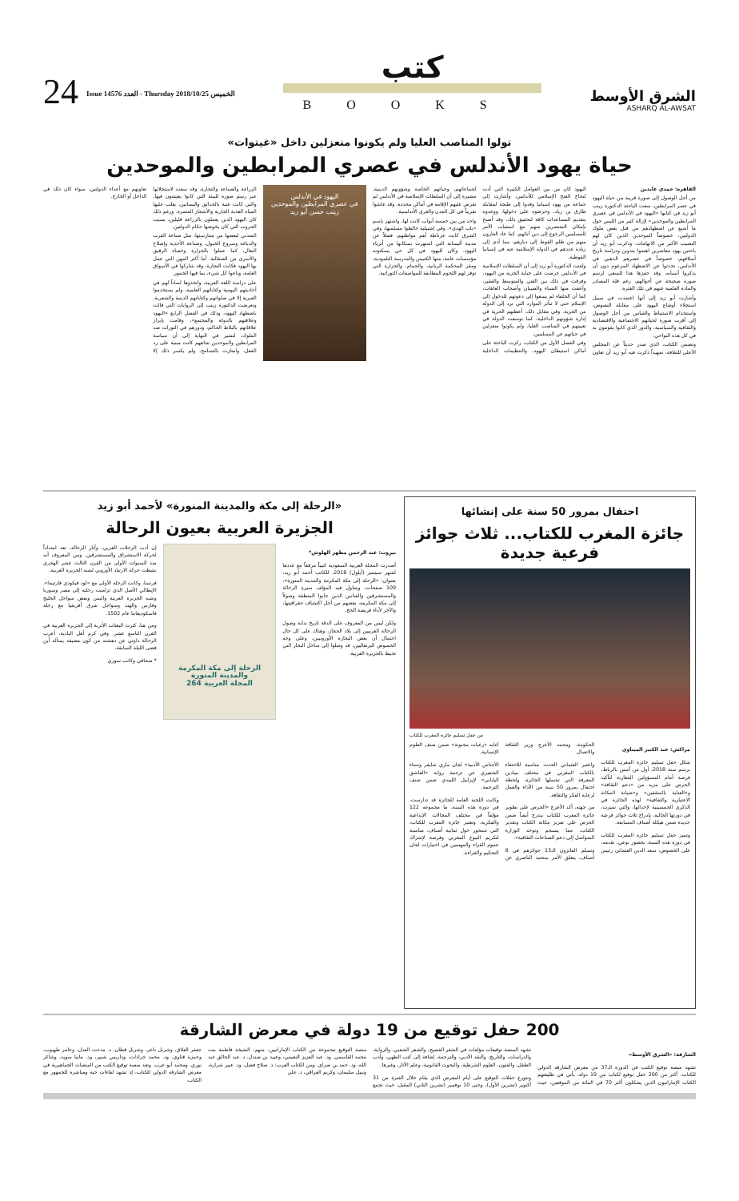24 Issue 14576 العدد - Thursday 2018/10/25 الخميس
كتب
BOOKS
الشرق الأوسط
ASHARQ AL-AWSAT
تولوا المناصب العليا ولم يكونوا منعزلين داخل «غيتوات»
حياة يهود الأندلس في عصري المرابطين والموحدين
القاهرة: حمدي عابدين
من أجل الوصول إلى صورة قريبة من حياة اليهود في عصر المرابطين، سعت الباحثة الدكتورة زينب أبو زيد في كتابها «اليهود في الأندلس في عصري المرابطين والموحدين» لإزالة كثير من اللبس حول ما أشيع عن اضطهادهم من قبل بعض ملوك الدولتين، خصوصاً الموحدين الذين كان لهم النصيب الأكبر من الاتهامات. وذكرت أبو زيد أن باحثين يهود معاصرين اهتموا بتدوين ودراسة تاريخ أسلافهم، خصوصاً في عصرهم الذهبي في الأندلس، تحدثوا عن الاضطهاد المزعوم دون أن يذكروا أسبابه، وقد حفزها هذا للسعي لرسم صورة صحيحة عن أحوالهم، رغم قلة المصادر والمادة العلمية عنهم في تلك الفترة.
وأشارت أبو زيد إلى أنها اعتمدت في سبيل استجلاء أوضاع اليهود على مقابلة النصوص، واستخدام الاستنباط والقياس من أجل الوصول إلى أقرب صورة لحياتهم الاجتماعية والاقتصادية والثقافية والسياسية، والدور الذي كانوا يقومون به في كل هذه النواحي.
وتضمن الكتاب، الذي صدر حديثاً عن المجلس الأعلى للثقافة، تمهيداً ذكرت فيه أبو زيد أن تعاون اليهود كان من بين العوامل الكثيرة التي أدت لنجاح الفتح الإسلامي للأندلس، وأشارت إلى جماعة من يهود إسبانيا وفدوا إلى طنجة لمقابلة طارق بن زياد، وحرضوه على دخولها، ووعدوه بتقديم المساعدات كافة لتحقيق ذلك، وقد أصبح بإمكان المتنصرين منهم مع استتباب الأمر للمسلمين الرجوع إلى دين آبائهم، كما عاد الفارون منهم من ظلم القوط إلى ديارهم، مما أدى إلى زيادة عددهم في الدولة الإسلامية عنه في إسبانيا القوطية.
ولفتت الدكتورة أبو زيد إلى أن السلطات الإسلامية في الأندلس حرصت على جباية الجزية من اليهود، وفرقت في ذلك بين الغني والمتوسط والفقير، وأعفت منها النساء والصبيان وأصحاب العاهات، كما أن الخلفاء لم يسعوا إلى دعوتهم للدخول إلى الإسلام حتى لا تتأثر الموارد التي ترد إلى الدولة من الجزية. وفي مقابل ذلك، أعطتهم الحرية في إدارة شؤونهم الداخلية، كما توسعت الدولة في تعيينهم في المناصب العليا، ولم يكونوا منعزلين في حياتهم عن المسلمين.
وفي الفصل الأول من الكتاب، ركزت الباحثة على أماكن استيطان اليهود، والتنظيمات الداخلية لجماعاتهم، وحياتهم الخاصة وشؤونهم الدينية، مشيرة إلى أن السلطات الإسلامية في الأندلس لم تفرض عليهم الإقامة في أماكن محددة، وقد عاشوا تقريباً في كل المدن والقرى الأندلسية.
واحد من بين خمسة أبواب كانت لها، واشتهر باسم «باب الهدى». وفي إشبيلية خالطوا مسلميها، وفي الشرق كانت غرناطة أهم مواطنهم، فضلاً عن مدينة أليسانة التي اشتهرت بسكانها من أثرياء اليهود. وكان لليهود في كل حي يسكنونه مؤسسات عامة، منها الكنيس والمدرسة التلمودية، ومقر المحكمة الربانية، والحمام، والجزارة التي توفر لهم اللحوم المطابقة للمواصفات التوراتية.
اليهود في الأندلس
في عصري المرابطين والموحدين
زينب حسن أبو زيد
الزراعة والصناعة والتجارة، وقد سعت لاستجلائها عبر رسم صورة للبيئة التي كانوا يعيشون فيها، والتي كانت غنية بالحدائق والبساتين، يغلب عليها المياه العذبة الجارية والأشجار المثمرة. ورغم ذلك كان اليهود الذين يعملون بالزراعة قليلين، بسبب الحروب التي كان يخوضها حكام الدولتين.
المتدني لبعضها من ممارستها، مثل صناعة القرب والدباغة وسروج الخيول، وصناعة الأحذية وإصلاح النعال، كما عملوا بالجزارة وخصاء الرقيق والأسرى من الصقالبة. أما أكثر المهن التي عمل بها اليهود فكانت التجارة، وقد شاركوا في الأسواق العامة، وباعوا كل شيء، بما فيها الخمور.
على دراسة اللغة العربية، واتخذوها لساناً لهم في أحاديثهم اليومية وكتاباتهم العلمية، ولم يستخدموا العبرية إلا في صلواتهم وكتاباتهم الدينية والشعرية. وتعرضت الدكتورة زينب إلى الروايات التي قالت باضطهاد اليهود، وذلك في الفصل الرابع «اليهود وعلاقتهم بالدولة والمجتمع»، وقامت بإبراز علاقاتهم بالبلاط الحاكم، ودورهم في الثورات ضد الملوك، لتشير في النهاية إلى أن سياسة المرابطين والموحدين تجاههم كانت مبنية على رد الفعل، وامتازت بالتسامح، ولم يكسر ذلك إلا تعاونهم مع أعداء الدولتين، سواء كان ذلك في الداخل أو الخارج.
احتفال بمرور 50 سنة على إنشائها
جائزة المغرب للكتاب... ثلاث جوائز فرعية جديدة
من حفل تسليم جائزة المغرب للكتاب
مراكش: عبد الكبير الميناوي
شكل حفل تسليم جائزة المغرب للكتاب برسم سنة 2018، أول من أمس بالرباط، فرصة أمام المسؤولين المغاربة لتأكيد الحرص على مزيد من «دعم الثقافة» و«العناية بالمثقفين» و«صيانة المكانة الاعتبارية والثقافية» لهذه الجائزة في الذكرى الخمسينية لإحداثها، والتي تميزت، في دورتها الحالية، بإدراج ثلاث جوائز فرعية جديدة ضمن هيكلة أصناف المسابقة.
وتميز حفل تسليم جائزة المغرب للكتاب في دورة هذه السنة، بحضور نوعي، تقدمه، على الخصوص، سعد الدين العثماني رئيس الحكومة، ومحمد الأعرج وزير الثقافة والاتصال.
واعتبر العثماني الحدث مناسبة للاحتفاء بالكتاب المغربي في مختلف ميادين المعرفة التي تشملها الجائزة، ولحظة احتفال بمرور 50 سنة من الأداء والعمل لرعاية الفكر والثقافة.
من جهته، أكد الأعرج «الحرص على تطوير جائزة المغرب للكتاب يندرج أيضاً ضمن الحرص على تعزيز مكانة الكتاب وتقدير الكتاب، مما ينسجم وتوجه الوزارة المتواصل إلى دعم الصناعات الثقافية».
وتسلم الفائزون الـ13 جوائزهم في 8 أصناف، يتعلق الأمر بمحمد الناصري عن كتابه «رغبات مجنونة» ضمن صنف العلوم الإنسانية.
الأجناس الأدبية» لجان ماري شايفر وسناء الشعيري عن ترجمة رواية «العاشق الياباني» لإيزابيل الليندي ضمن صنف الترجمة.
وكانت اللجنة العامة للجائزة قد تدارست، في دورة هذه السنة، ما مجموعه 122 مؤلفاً في مختلف المجالات الإبداعية والفكرية. وتعتبر جائزة المغرب للكتاب، التي تتمحور حول ثمانية أصناف، مناسبة لتكريم النبوغ المغربي وفرصة لإشراك عموم القراء والمهتمين في اختيارات لجان التحكيم والقراءة.
«الرحلة إلى مكة والمدينة المنورة» لأحمد أبو زيد
الجزيرة العربية بعيون الرحالة
بيروت: عبد الرحمن مظهر الهلوش*
أصدرت المجلة العربية السعودية كتيباً مرفقاً مع عددها لشهر سبتمبر (أيلول) 2018، للكاتب أحمد أبو زيد، بعنوان: «الرحلة إلى مكة المكرمة والمدينة المنورة»، 109 صفحات، ويتناول فيه المؤلف سيرة الرحالة والمستشرقين والفنانين الذين جابوا المنطقة وصولاً إلى مكة المكرمة، بعضهم من أجل اكتشاف جغرافيتها، والآخر لأداء فريضة الحج.
ولكن ليس من المعروف على الدقة تاريخ بداية وصول الرحالة الغربيين إلى بلاد الحجاز، وهناك على كل حال احتمال أن بعض البحارة الأوروبيين، وعلى وجه الخصوص البرتغاليين، قد وصلوا إلى ساحل البحار التي تحيط بالجزيرة العربية.
الرحلة إلى مكة المكرمة
والمدينة المنورة
المجلة العربية 264
إن أدب الرحلات الغربي، وآثار الرحالة، تعد امتداداً لحركة الاستشراق والمستشرقين. ومن المعروف أنه منذ السنوات الأولى من القرن الثالث عشر الهجري نشطت حركة الارتياد الأوروبي لشبه الجزيرة العربية.
فرنسا، وكانت الرحلة الأولى مع «لود فيكودي فارتيما»، الإيطالي الأصل الذي تزامنت رحلته إلى مصر وسوريا وشبه الجزيرة العربية واليمن وبعض سواحل الخليج وفارس والهند وسواحل شرق أفريقيا مع رحلة فاسكودیغاما عام 1502.
ومن هنا، كثرت البعثات الأثرية إلى الجزيرة العربية في القرن التاسع عشر. وفي كرم أهل البادية، أعرب الرحالة داوتي عن دهشته من كون مضيفه يسأله أين قضى الليلة السابقة.
* صحافي وكاتب سوري
200 حفل توقيع من 19 دولة في معرض الشارقة
الشارقة: «الشرق الأوسط»
تشهد منصة توقيع الكتب في الدورة الـ37 من معرض الشارقة الدولي للكتاب، أكثر من 200 حفل توقيع لكتاب من 19 دولة، يأتي في طليعتهم الكتاب الإماراتيون الذين يشكلون أكثر 70 في المائة من الموقعين، حيث تشهد المنصة توقيعات مؤلفات في الشعر الفصيح، والشعر الشعبي، والرواية، والدراسات، والتاريخ، والنقد الأدبي، والترجمة، إضافة إلى كتب الطهي، وأدب الطفل، والفنون، العلوم الشرطية، والبحوث القانونية، وعلم الآثار، وغيرها.
وتتوزع حفلات التوقيع على أيام المعرض الذي يقام خلال الفترة من 31 أكتوبر (تشرين الأول)، وحتى 10 نوفمبر (تشرين الثاني) المقبل، حيث تجمع منصة التوقيع مجموعة من الكتاب الإماراتيين، منهم: الشيخة فاطمة بنت محمد القاسمي، ود. عبد العزيز النعيمي، وعبيد بن صندل، د. عبد الخالق عبد الله، ود. حمد بن صراي. ومن الكتاب العرب: د. صلاح فضل، ود. عبير شرارة، ونبيل سليمان، وكريم العراقي، د. علي
جعفر العلاق، وشربل داغر، وشربل قطان، د. مدحت العدل، وعامر طهبوب، وحمزة قناوي، ود. محمد جرادات، وداريس شبير، ود. مانيا سويد، وشاكر نوري، ومحمد أبو عرب. وتعد منصة توقيع الكتب من المنصات الجماهيرية في معرض الشارقة الدولي للكتاب، إذ تشهد لقاءات حية ومباشرة للجمهور مع الكتاب.